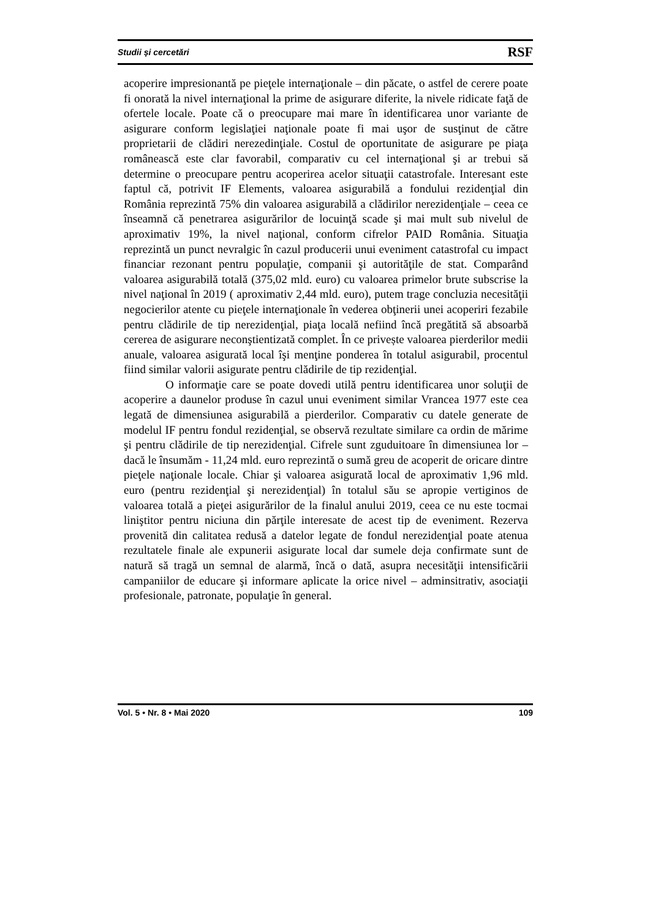Studii și cercetări RSF
acoperire impresionantă pe pieţele internaţionale – din păcate, o astfel de cerere poate fi onorată la nivel internaţional la prime de asigurare diferite, la nivele ridicate faţă de ofertele locale. Poate că o preocupare mai mare în identificarea unor variante de asigurare conform legislaţiei naţionale poate fi mai uşor de susţinut de către proprietarii de clădiri nerezedinţiale. Costul de oportunitate de asigurare pe piaţa românească este clar favorabil, comparativ cu cel internaţional şi ar trebui să determine o preocupare pentru acoperirea acelor situaţii catastrofale. Interesant este faptul că, potrivit IF Elements, valoarea asigurabilă a fondului rezidenţial din România reprezintă 75% din valoarea asigurabilă a clădirilor nerezidenţiale – ceea ce înseamnă că penetrarea asigurărilor de locuinţă scade şi mai mult sub nivelul de aproximativ 19%, la nivel naţional, conform cifrelor PAID România. Situaţia reprezintă un punct nevralgic în cazul producerii unui eveniment catastrofal cu impact financiar rezonant pentru populaţie, companii şi autorităţile de stat. Comparând valoarea asigurabilă totală (375,02 mld. euro) cu valoarea primelor brute subscrise la nivel naţional în 2019 ( aproximativ 2,44 mld. euro), putem trage concluzia necesităţii negocierilor atente cu pieţele internaţionale în vederea obţinerii unei acoperiri fezabile pentru clădirile de tip nerezidenţial, piaţa locală nefiind încă pregătită să absoarbă cererea de asigurare neconştientizată complet. În ce privește valoarea pierderilor medii anuale, valoarea asigurată local îşi menţine ponderea în totalul asigurabil, procentul fiind similar valorii asigurate pentru clădirile de tip rezidenţial.
O informaţie care se poate dovedi utilă pentru identificarea unor soluţii de acoperire a daunelor produse în cazul unui eveniment similar Vrancea 1977 este cea legată de dimensiunea asigurabilă a pierderilor. Comparativ cu datele generate de modelul IF pentru fondul rezidenţial, se observă rezultate similare ca ordin de mărime şi pentru clădirile de tip nerezidenţial. Cifrele sunt zguduitoare în dimensiunea lor – dacă le însumăm - 11,24 mld. euro reprezintă o sumă greu de acoperit de oricare dintre pieţele naţionale locale. Chiar şi valoarea asigurată local de aproximativ 1,96 mld. euro (pentru rezidenţial şi nerezidenţial) în totalul său se apropie vertiginos de valoarea totală a pieţei asigurărilor de la finalul anului 2019, ceea ce nu este tocmai liniştitor pentru niciuna din părţile interesate de acest tip de eveniment. Rezerva provenită din calitatea redusă a datelor legate de fondul nerezidenţial poate atenua rezultatele finale ale expunerii asigurate local dar sumele deja confirmate sunt de natură să tragă un semnal de alarmă, încă o dată, asupra necesităţii intensificării campaniilor de educare şi informare aplicate la orice nivel – adminsitrativ, asociaţii profesionale, patronate, populaţie în general.
Vol. 5 • Nr. 8 • Mai 2020 109